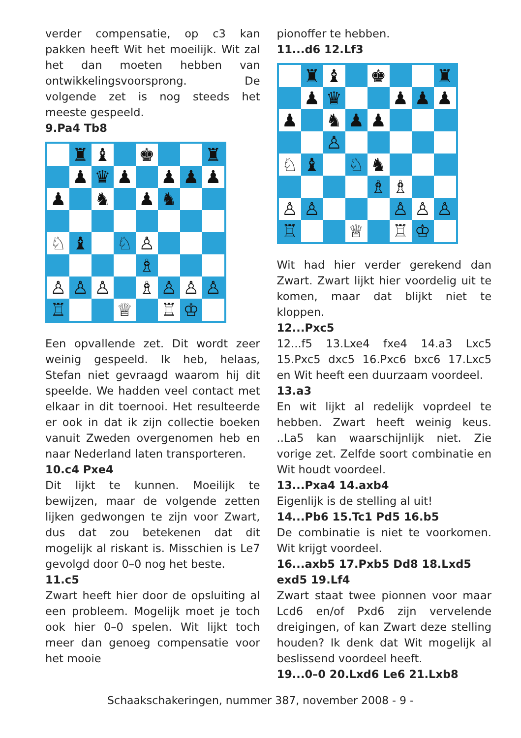verder compensatie, op c3 kan pakken heeft Wit het moeilijk. Wit zal het dan moeten hebben van ontwikkelingsvoorsprong. De volgende zet is nog steeds het meeste gespeeld.
9.Pa4 Tb8
| | ♜ | ♝ | | ♚ | | | ♜ |
| | ♟ | ♛ | ♟ | | ♟ | ♟ | ♟ |
| ♟ | | ♞ | | ♟ | ♞ | | |
| ♘ | ♝ | | ♘ | ♙ | | | |
| | | | | ♗ | | | |
| ♙ | ♙ | ♙ | | ♗ | ♙ | ♙ | ♙ |
| ♖ | | | ♕ | | ♖ | ♔ | |
Een opvallende zet. Dit wordt zeer weinig gespeeld. Ik heb, helaas, Stefan niet gevraagd waarom hij dit speelde. We hadden veel contact met elkaar in dit toernooi. Het resulteerde er ook in dat ik zijn collectie boeken vanuit Zweden overgenomen heb en naar Nederland laten transporteren.
10.c4 Pxe4
Dit lijkt te kunnen. Moeilijk te bewijzen, maar de volgende zetten lijken gedwongen te zijn voor Zwart, dus dat zou betekenen dat dit mogelijk al riskant is. Misschien is Le7 gevolgd door 0–0 nog het beste.
11.c5
Zwart heeft hier door de opsluiting al een probleem. Mogelijk moet je toch ook hier 0–0 spelen. Wit lijkt toch meer dan genoeg compensatie voor het mooie
pionoffer te hebben.
11...d6 12.Lf3
| | ♜ | ♝ | | ♚ | | | ♜ |
| | ♟ | ♛ | | | ♟ | ♟ | ♟ |
| ♟ | | ♞ | ♟ | ♟ | | | |
| | | ♙ | | | | | |
| ♘ | ♝ | | ♘ | ♞ | | | |
| | | | | ♗ | ♗ | | |
| ♙ | ♙ | | | | ♙ | ♙ | ♙ |
| ♖ | | | ♕ | | ♖ | ♔ | |
Wit had hier verder gerekend dan Zwart. Zwart lijkt hier voordelig uit te komen, maar dat blijkt niet te kloppen.
12...Pxc5
12...f5 13.Lxe4 fxe4 14.a3 Lxc5 15.Pxc5 dxc5 16.Pxc6 bxc6 17.Lxc5 en Wit heeft een duurzaam voordeel.
13.a3
En wit lijkt al redelijk voprdeel te hebben. Zwart heeft weinig keus. ..La5 kan waarschijnlijk niet. Zie vorige zet. Zelfde soort combinatie en Wit houdt voordeel.
13...Pxa4 14.axb4
Eigenlijk is de stelling al uit!
14...Pb6 15.Tc1 Pd5 16.b5
De combinatie is niet te voorkomen. Wit krijgt voordeel.
16...axb5 17.Pxb5 Dd8 18.Lxd5 exd5 19.Lf4
Zwart staat twee pionnen voor maar Lcd6 en/of Pxd6 zijn vervelende dreigingen, of kan Zwart deze stelling houden? Ik denk dat Wit mogelijk al beslissend voordeel heeft.
19...0–0 20.Lxd6 Le6 21.Lxb8
Schaakschakeringen, nummer 387, november 2008 - 9 -